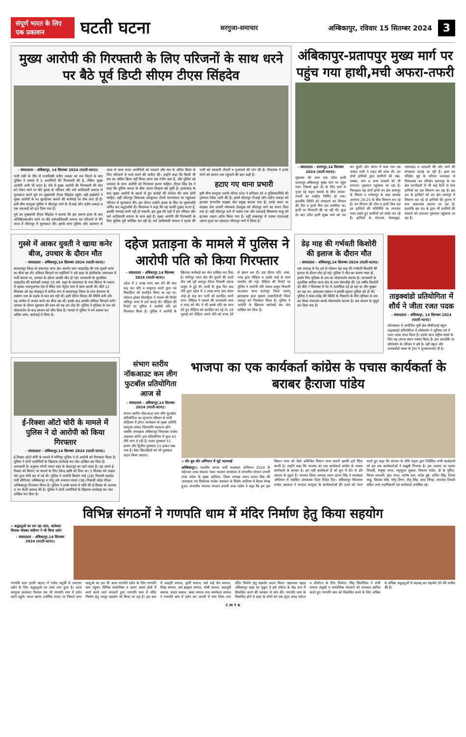संपूर्ण भारत के लिए एक प्रकाशन
घटती घटना
सरगुजा-समाचार
अम्बिकापुर, रविवार 15 सितम्बर 2024
3
मुख्य आरोपी की गिरफ्तारी के लिए परिजनों के साथ धरने पर बैठे पूर्व डिप्टी सीएम टीएस सिंहदेव
- संवाददाता - अंबिकापुर, 14 सितम्बर 2024 (घटती-घटना)।
पानी टंकी के नींव से राजमिस्त्री संदीप लकड़ा का शव मिलने के बाद पुलिस ने मामले में 5 आरोपियों की गिरफ्तारी की है, लेकिन मुख्य आरोपी अभी भी फरार है। ऐसे में मुख्य आरोपी की गिरफ्तारी की मांग को लेकर धरने पर बैठे युवक के परिजन और सर्व आदिवासी समाज से मुलाकात करने पूर्व उप मुख्यमंत्री टीएस सिंहदेव पहुंचे। वहीं हाईकोर्ट ने मुख्य आरोपी के घर बुलडोजर चलाने की कार्रवाई पर रोक लगा दी है। इसी बीच सरगुजा पुलिस ने सीतापुर थाने के टीआई जॉन प्रदीप लकड़ा व एक एसआई को हटा दिया गया है।
पूर्व उप मुख्यमंत्री टीएस सिंहदेव ने बताया कि इस जघन्य हत्या के बाद अनिश्चितकालीन धरने पर बैठे सर्वआदिवासी समाज एवं परिजनों से मैंने आज में सीतापुर में मुलाकात की। इसके साथ पुलिस और प्रशासन से जल्द से जल्द फरार आरोपियों को पकड़ने और शव के अंतिम क्रिया के लिए परिजनों से चर्चा करने की अपील की। उन्होंने कहा कि किसी भी शव का अंतिम क्रिया नहीं किया जाना एक गंभीर बात है, और पुलिस को तत्परता के साथ आरोपी को गिरफ्तार करना चाहिए। टीएस सिंह देव ने कहा कि पुलिस जनता के बीच अपना विश्वास खो चुकी है। हत्याकांड के बाद मुख्य आरोपी के खातों से हुए करोड़ों की लेनदेन की जांच होनी चाहिए। वहीं सीतापुर विधायक रामकुमार टोप्पो धरनास्थल पर पहुंचकर परिजन से मुलाकात की। इस दौरान उन्होंने मृतक के चित्र पर पुष्पांजलि अर्पित कर श्रद्धांजलि दी। विधायक ने कहा कि यह काफी दुखद घटना है, इसकी भरपाई कभी नहीं हो सकती। इस दुख की घड़ी में हम परिवार और सर्व आदिवासी समाज के साथ खड़े हैं। मुख्य आरोपी की गिरफ्तारी के लिए पुलिस पूरी कोशिश कर रही है। सर्व आदिवासी समाज ने मृतक की पत्नी को सरकारी नौकरी व मुआवजे की मांग की है। विधायक ने इनके मांगों को शासन तक पहुंचाने की बात कही है।
हटाए गए थाना प्रभारी
इसी बीच सरगुजा एसपी योगेश पटेल ने शनिवार को 4 पुलिसकर्मियों की ट्रांसफर लिस्ट जारी की है। इसमें सीतापुर टीआई जॉन प्रदीप लकड़ा को हटाकर संभागीय साइबर सेल प्रमुख बनाया गया है। उनके स्थान पर साइबर सेल प्रभारी मोरध्वज देशमुख को सीतापुर थाने का प्रभार दिया गया है। वहीं सीतापुर थाने में पदस्थ एक और एसआई शिववरण साहू को हटाकर लाइन अटैच किया गया है। वहीं लखनपुर में पदस्थ एएसआई अरुण गुप्ता का तबादला सीतापुर थाने में किया है।
अंबिकापुर-प्रतापपुर मुख्य मार्ग पर पहुंच गया हाथी,मची अफरा-तफरी
- संवाददाता - प्रतापपुर,14 सितम्बर 2024 (घटती-घटना)।
शुक्रवार की शाम एक दंतैल हाथी प्रतापपुर-अंबिकापुर मुख्य मार्ग पर पहुंच गया। जिससे कुछ देर के लिए मार्ग से गुजर रहे वाहन सवारों के बीच अफरा-तफरी का माहौल निर्मित हो गया। हालांकि स्थिति को संभालने वन विभाग की टीम व हाथी मित्र दल उपस्थित था। हाथी पर निगरानी की जा रही थी। कुछ देर बाद दंतैल हाथी मुख्य मार्ग को पार कर दूसरी ओर जंगल में चला गया तब जाकर सभी ने राहत की सांस ली। इन दोनों हाथियों द्वारा ग्रामीणों की गन्ना, मक्का, धान व अन्य फसलों को भी लगातार नुकसान पहुंचाया जा रहा है। फिलहाल यह दोनों हाथी वन क्षेत्र धरमपुर के सिंघरा व गणेशपुर के कक्ष क्रमांक आरएफ 24-25 के बीच विचरण कर रहे हैं। वन विभाग की टीम व हाथी मित्र दल इन हाथियों की गतिविधि पर लगातार नजर रखते हुए ग्रामीणों को सचेत कर रहे हैं। हाथियों के गोटगवां, गेरवामुड़ा, आमाडांड़ व दलदली की ओर जाने की संभावना जताई जा रही है। इधर वन परिक्षेत्र घुई के परिसर जजावल से निकलकर वन परिक्षेत्र प्रतापपुर के वन क्षेत्र घाटपेंडारी में भी कई दिनों से पांच हाथियों का दल विचरण कर रहा है। इस दल के हाथियों को वन क्षेत्र धरमपुर में विचरण कर रहे दो हाथियों की तुलना में कम आक्रामक बताया जा रहा है। हालांकि इस दल के द्वारा भी ग्रामीणों की फसलों को लगातार नुकसान पहुंचाया जा रहा है।
गुस्से में आकर युवती ने खाया कनेर बीज, उपचार के दौरान मौत
- संवाददाता - अंबिकापुर,14 सितम्बर 2024 (घटती-घटना)।
बलरामपुर जिला के शंकरगढ़ थाना क्षेत्र अंतर्गत ग्राम जरहाडीह की एक युवती कनेर का बीज खा ली। तबियत बिगड़ने पर सहेलियों ने उसे शहर के होलीक्रॉस अस्पताल में भर्ती कराया था, उपचार के दौरान उसकी मौत हो गई। जानकारी के मुताबिक जरहाडीह की बालेश्वरी लकड़ा 25 वर्ष, शहर के शंकरघाट के पास किराए के मकान में रहकर रामानुजगंज रोड में स्थित एक पेट्रोल पम्प में काम करती थी। बीते 12 सितम्बर को वह मोबाइल में कथित रूप से बलरामपुर जिला के ग्राम प्रेमनगर के लक्ष्मण नाम के लड़के से बात कर रही थी। इसी दौरान विवाद की स्थिति बनी और वह आवेश में आकर कनेर का बीज खा ली। इसके बाद उसकी तबियत बिगड़ने लगी। उपचार के दौरान शुक्रवार की शाम को वह दम तोड़ दी। पुलिस ने मृतिका के शव को पोस्टमार्टम के बाद स्वजन को सौंप दिया है। मामले में पुलिस ने मर्ग कायम कर अग्रिम जांच, कार्रवाई में लिया है।
दहेज प्रताड़ना के मामले में पुलिस ने आरोपी पति को किया गिरफ्तार
- संवाददाता - अंबिकापुर,14 सितम्बर 2024 (घटती-घटना)।
दहेज में 2 लाख रुपए कम देने की बात कह कर पति व ससुराल वालों द्वारा नव विवाहिता को प्रताड़ित किया जा रहा था। परेशान होकर विवाहिता ने मामले की रिपोर्ट मणिपुर थाना में दर्ज कराई थी। पीड़िता की रिपोर्ट पर पुलिस ने आरोपी पति को गिरफ्तार किया है। पुलिस ने आरोपी के खिलाफ कार्रवाई कर जेल दाखिल कर दिया है। मणिपुर थाना क्षेत्र की युवती की शादी तीन वर्ष पूर्व जशपुर जिला निवासी पंकज ठाकुर से हुई थी। शादी के कुछ दिन बाद पति द्वारा दहेज में 2 लाख रुपए कम लेकर आई हो कह कर पत्नी को प्रताड़ित करने लगा। पीड़िता ने मामले की जानकारी सास व ननद को भी। ये भी उसके पति का साथ देते हुए पीड़िता को प्रताड़ित कर रहे थे। 18 जुलाई को पीड़िता अपने पति को रुपए देने से इंकार कर दी। इस दौरान पति, सास, ननद द्वारा पीड़िता व उसके भाई के साथ मारपीट की गई। पीड़िता की रिपोर्ट पर पुलिस ने आरोपी पति पंकज ठाकुर निवासी कउआल थाना छतरपुर जिला पलामू झारखण्ड हाल मुकाम दरबारीटोली जिला जशपुर को गिरफ्तार किया है। पुलिस ने आरोपी के खिलाफ कार्रवाई कर जेल दाखिल कर दिया है।
डेढ़ माह की गर्भवती किशोरी की इलाज के दौरान मौत
- संवाददाता - अंबिकापुर,14 सितम्बर 2024 (घटती-घटना)।
एक सप्ताह से पेट दर्द से परेशान डेढ़ माह की गर्भवती किशोरी की इलाज के दौरान मौत हो गई। पुलिस ने मौत का कारण स्पष्ट हो, इसके लिए मृतिका के शव का पोस्टमार्टम कराया है। जानकारी के मुताबिक बगीचा थाना क्षेत्र के ग्राम सेमरडीह की 16 वर्षीय किशोरी को बीते 7 सितम्बर से पेट में अत्यधिक दर्द हो रहा था और बुखार आ रहा था। अस्पताल प्रबंधन ने इसकी सूचना पुलिस को दी थी। पुलिस ने शंका-संदेह की स्थिति के निवारण के लिए मृतिका के शव का मौका पंचनामा करके पोस्टमार्टम कराया है। शव स्वजन के सुपुर्द कर दिया गया है।
ताइक्वांडो प्रतियोगिता में शौर्य ने जीता रजत पदक
- संवाददाता - अंबिकापुर, 14 सितम्बर 2024 (घटती-घटना)।
कोलकाता में अयोजित पूर्वी क्षेत्र सीबीएसई स्कूल ताइक्वांडो प्रतियोगिता में शौर्यवर्धन ने जूनियर वर्ग में रजत पदक प्राप्त किया है। इसके साथ राष्ट्रीय स्पर्धा के लिए वह अपना स्थान पक्का किया है। इस उपलब्धि पर शौर्यवर्धन के परिवार मे हर्ष है। वहीं स्कूल और तायक्वोंडो क्लब के ट्रेनर ने शुभकामनाएं दी है।
ई-रिक्शा ऑटो चोरी के मामले में पुलिस ने दो आरोपी को किया गिरफ्तार
- संवाददाता - अंबिकापुर,14 सितम्बर 2024 (घटती-घटना)।
ई-रिक्शा ऑटो चोरी के मामले में मणिपुर पुलिस ने दो आरोपी को गिरफ्तार किया है। पुलिस ने दोनों आरोपियों के खिलाफ कार्रवाई कर जेल दाखिल कर दिया है। जानकारी के अनुसार मोन्टी भमरा शहर के केदारपुर का रहने वाला है। वह अपने ई-रिक्शा को किराए पर चलाने के लिए देवेन्द्र ऋषि को दिया था। 3 सितंबर को अज्ञात चोर द्वारा चोरी कर ले गई थी। पुलिस ने आरोपी किशोर मांडे (28) निवासी महादेव गली बौरीपारा अम्बिकापुर व गोधू उर्फ रुपसाय यादव (36) निवासी जोड़ा पीपल अम्बिकापुर गिरफ्तार किया है। पुलिस ने इनके कब्जे से चोरी की ई-रिक्शा के अलावा 4 नग बैटरी बरामद की है। पुलिस ने दोनों आरोपियों के खिलाफ कार्रवाई कर जेल दाखिल कर दिया है।
संभाग स्तरीय नॉकआउट कम लीग फुटबॉल प्रतियोगिता आज से
- संवाददाता - अंबिकापुर,14 सितम्बर 2024 (घटती-घटना)।
संभाग स्तरीय नॉकआउट कम लीग फुटबॉल प्रतियोगिता का शुभारंभ रविवार से गांधी स्टेडियम में होगा। कार्यक्रम के मुख्य अतिथि सरगुजा सांसद चिंतामणि महाराज होंगे। जबकि अध्यक्षता अंबिकापुर विधायक राजेश अग्रवाल करेंगे। इस प्रतियोगिता में कुल 43 टीमें भाग ले रही है। प्रथम पुरस्कार 51 हजार और द्वितीय पुरस्कार 21 हजार रखा गया है। बेस्ट खिलाड़ियों को भी पुरस्कार प्रदान किया जाएगा।
भाजपा का एक कार्यकर्ता कांग्रेस के पचास कार्यकर्ता के बराबर हैःराजा पांडेय
» मोर बूथ मोर अभियान में जुटे भाजपाई
अम्बिकापुर।। भारतीय जनता पार्टी सदस्यता अभियान 2024 के मद्देनजर आज संकल्प भवन भाजपा कार्यालय में संभागीय संगठन प्रभारी राजा पांडेय के मुख्य आतिथ्य, जिला अध्यक्ष ललन प्रताप सिंह की अध्यक्षता एवं विधायक राजेश अग्रवाल के विशेष आतिथ्य में बैठक संपन्न हुआ। संभागीय भाजपा संगठन प्रभारी राजा पांडेय ने कहा कि हम इस विधान सभा को कैसे अविजित विधान सभा बनायें इसकी हमें चिंता करनी है। उन्होंने कहा कि भाजपा का एक कार्यकर्ता कांग्रेस के पचास कार्यकर्ता के बराबर है। हम वही कार्यकर्ता हैं जो बूथ में डोर से डोर जानता से जुड़ते हैं। भाजपा जिला अध्यक्ष ललन प्रताप सिंह ने सदस्यता अभियान से संबंधित आवश्यक दिशा निर्देश दिए। अंबिकापुर विधायक राजेश अग्रवाल ने भाजपा सरगुजा के कार्यकर्ताओं की ऊर्जा को नमन करते हुए कहा कि संगठन के शीर्ष नेतृत्व द्वारा निर्देशित सभी कार्यक्रमों को हम सब कार्यकर्ताओं ने बखूबी निभाया है। इस अवसर पर प्रशांत त्रिपाठी, मंजूषा भगत, मधुसूदन शुक्ला, विकास पांडेय, डी के पुरिया, विजय व्यापारी, इंदर भगत, संतोष दास, रुपेश दुबे, अनिल सिंह, दिनेश साहू, प्रियंका चौबे, सोनू तिग्गा, शैलू सिंह, शरद सिन्हा, कमलेश तिवारी सहित अन्य पदाधिकारी एवं कार्यकर्ता उपस्थित रहे।
विभिन्न संगठनों ने गणपति धाम में मंदिर निर्माण हेतु किया सहयोग
» श्रद्धालुओं का लग रहा तांता, कलेक्टर विलास भोस्कर संदीपन ने भी किया दर्शन
- संवाददाता - अंबिकापुर,14 सितम्बर 2024 (घटती-घटना)।
गणपति धाम (हाथी पहना) में गणेश चतुर्थी से लगातार दर्शन के लिए श्रद्धालुओं का तांता लगा हुआ है। आज सरगुजा कलेक्टर विलास राव भी गणपति धाम में दर्शन करने पहुंचे। भारत भ्रमण (धार्मिक यात्रा) पर निकले नागा साधुओं का दल भी आज गणपति दर्शन के लिए गणपति धाम पहुंचा। विभिन्न सामाजिक व अलग अलग क्षेत्रों में कार्य करने वाले संगठनों द्वारा गणपति धाम में मंदिर निर्माण हेतु भरपूर सहयोग भी किया जा रहा है। इस क्रम में अग्रहरि समाज, कुर्मी समाज, सर्व नाई सेन समाज, सिख समाज, सर्व ब्राह्मण समाज, धोबी समाज, कलचुरी समाज, यादव समाज, कंवर समाज तथा स्वर्णकार समाज ने गणपति धाम में दर्शन कर आरती में भाग लिया तथा मंदिर निर्माण हेतु सहयोग प्रदान किया। महामाया पहाड़ अंबिकापुर शहर का मुकुट है इसे पर्यटन के केंद्र रूप में विकसित करने की सरकार से मांग की। गणपति धाम के विकसित होने से शहर के लोगों को एक सुंदर जगह पर्यटन व तीर्थाटन के लिए मिलेगा। सिंह सिसोदिया ने सभी समाज प्रमुखों व सामाजिक संगठनों को धन्यवाद ज्ञापित करते हुए गणपति धाम को विकसित करने के लिए अधिक से अधिक श्रद्धालुओं से बढ़चढ़ कर सहयोग देने की अपील की है।
C M Y K